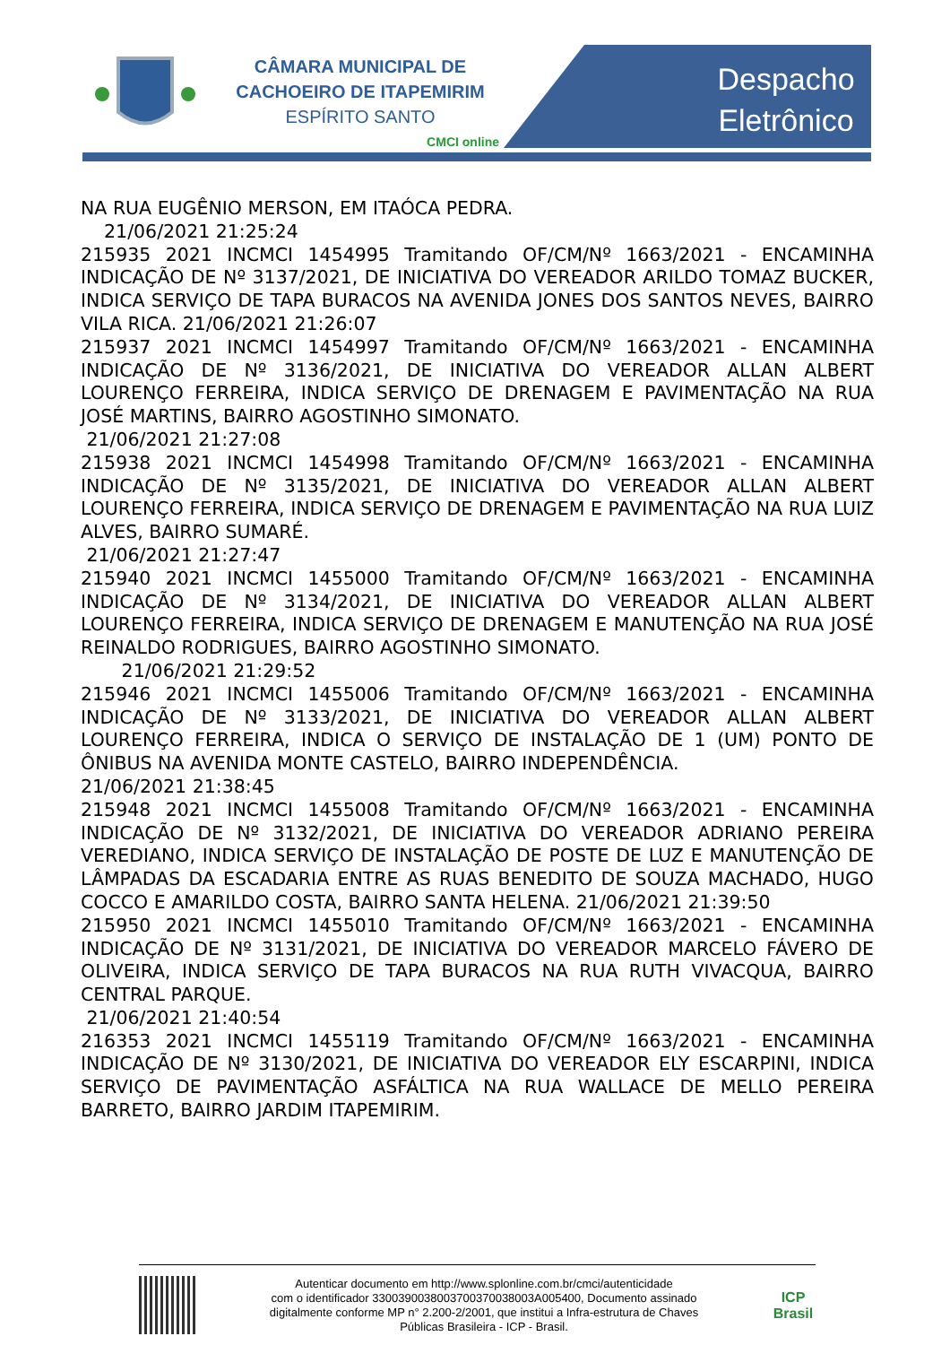CÂMARA MUNICIPAL DE
CACHOEIRO DE ITAPEMIRIM
ESPÍRITO SANTO
CMCI online
Despacho
Eletrônico
NA RUA EUGÊNIO MERSON, EM ITAÓCA PEDRA.
21/06/2021 21:25:24
215935 2021 INCMCI 1454995 Tramitando OF/CM/Nº 1663/2021 - ENCAMINHA INDICAÇÃO DE Nº 3137/2021, DE INICIATIVA DO VEREADOR ARILDO TOMAZ BUCKER, INDICA SERVIÇO DE TAPA BURACOS NA AVENIDA JONES DOS SANTOS NEVES, BAIRRO VILA RICA. 21/06/2021 21:26:07
215937 2021 INCMCI 1454997 Tramitando OF/CM/Nº 1663/2021 - ENCAMINHA INDICAÇÃO DE Nº 3136/2021, DE INICIATIVA DO VEREADOR ALLAN ALBERT LOURENÇO FERREIRA, INDICA SERVIÇO DE DRENAGEM E PAVIMENTAÇÃO NA RUA JOSÉ MARTINS, BAIRRO AGOSTINHO SIMONATO.
21/06/2021 21:27:08
215938 2021 INCMCI 1454998 Tramitando OF/CM/Nº 1663/2021 - ENCAMINHA INDICAÇÃO DE Nº 3135/2021, DE INICIATIVA DO VEREADOR ALLAN ALBERT LOURENÇO FERREIRA, INDICA SERVIÇO DE DRENAGEM E PAVIMENTAÇÃO NA RUA LUIZ ALVES, BAIRRO SUMARÉ.
21/06/2021 21:27:47
215940 2021 INCMCI 1455000 Tramitando OF/CM/Nº 1663/2021 - ENCAMINHA INDICAÇÃO DE Nº 3134/2021, DE INICIATIVA DO VEREADOR ALLAN ALBERT LOURENÇO FERREIRA, INDICA SERVIÇO DE DRENAGEM E MANUTENÇÃO NA RUA JOSÉ REINALDO RODRIGUES, BAIRRO AGOSTINHO SIMONATO.
21/06/2021 21:29:52
215946 2021 INCMCI 1455006 Tramitando OF/CM/Nº 1663/2021 - ENCAMINHA INDICAÇÃO DE Nº 3133/2021, DE INICIATIVA DO VEREADOR ALLAN ALBERT LOURENÇO FERREIRA, INDICA O SERVIÇO DE INSTALAÇÃO DE 1 (UM) PONTO DE ÔNIBUS NA AVENIDA MONTE CASTELO, BAIRRO INDEPENDÊNCIA.
21/06/2021 21:38:45
215948 2021 INCMCI 1455008 Tramitando OF/CM/Nº 1663/2021 - ENCAMINHA INDICAÇÃO DE Nº 3132/2021, DE INICIATIVA DO VEREADOR ADRIANO PEREIRA VEREDIANO, INDICA SERVIÇO DE INSTALAÇÃO DE POSTE DE LUZ E MANUTENÇÃO DE LÂMPADAS DA ESCADARIA ENTRE AS RUAS BENEDITO DE SOUZA MACHADO, HUGO COCCO E AMARILDO COSTA, BAIRRO SANTA HELENA. 21/06/2021 21:39:50
215950 2021 INCMCI 1455010 Tramitando OF/CM/Nº 1663/2021 - ENCAMINHA INDICAÇÃO DE Nº 3131/2021, DE INICIATIVA DO VEREADOR MARCELO FÁVERO DE OLIVEIRA, INDICA SERVIÇO DE TAPA BURACOS NA RUA RUTH VIVACQUA, BAIRRO CENTRAL PARQUE.
21/06/2021 21:40:54
216353 2021 INCMCI 1455119 Tramitando OF/CM/Nº 1663/2021 - ENCAMINHA INDICAÇÃO DE Nº 3130/2021, DE INICIATIVA DO VEREADOR ELY ESCARPINI, INDICA SERVIÇO DE PAVIMENTAÇÃO ASFÁLTICA NA RUA WALLACE DE MELLO PEREIRA BARRETO, BAIRRO JARDIM ITAPEMIRIM.
Autenticar documento em http://www.splonline.com.br/cmci/autenticidade
com o identificador 3300390038003700370038003A005400, Documento assinado
digitalmente conforme MP n° 2.200-2/2001, que institui a Infra-estrutura de Chaves
Públicas Brasileira - ICP - Brasil.
ICP
Brasil